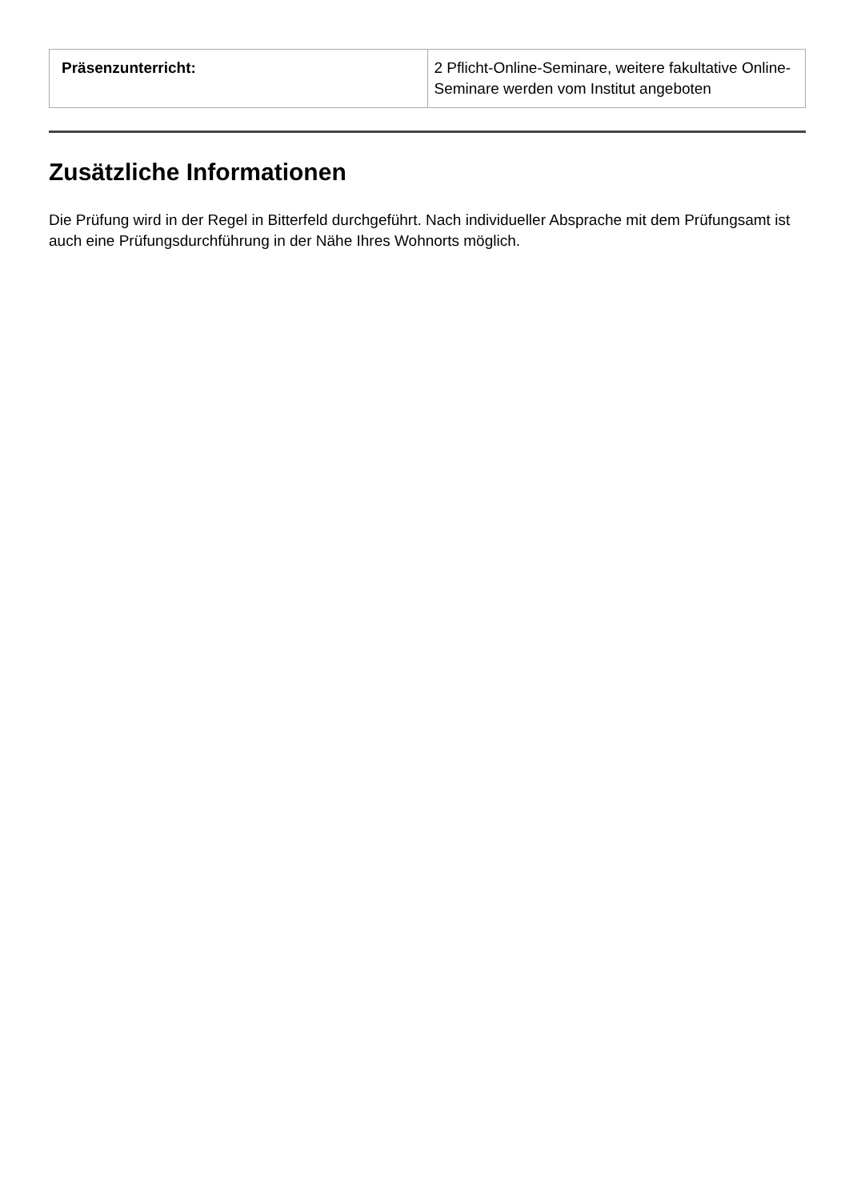| Präsenzunterricht: | 2 Pflicht-Online-Seminare, weitere fakultative Online-Seminare werden vom Institut angeboten |
Zusätzliche Informationen
Die Prüfung wird in der Regel in Bitterfeld durchgeführt. Nach individueller Absprache mit dem Prüfungsamt ist auch eine Prüfungsdurchführung in der Nähe Ihres Wohnorts möglich.